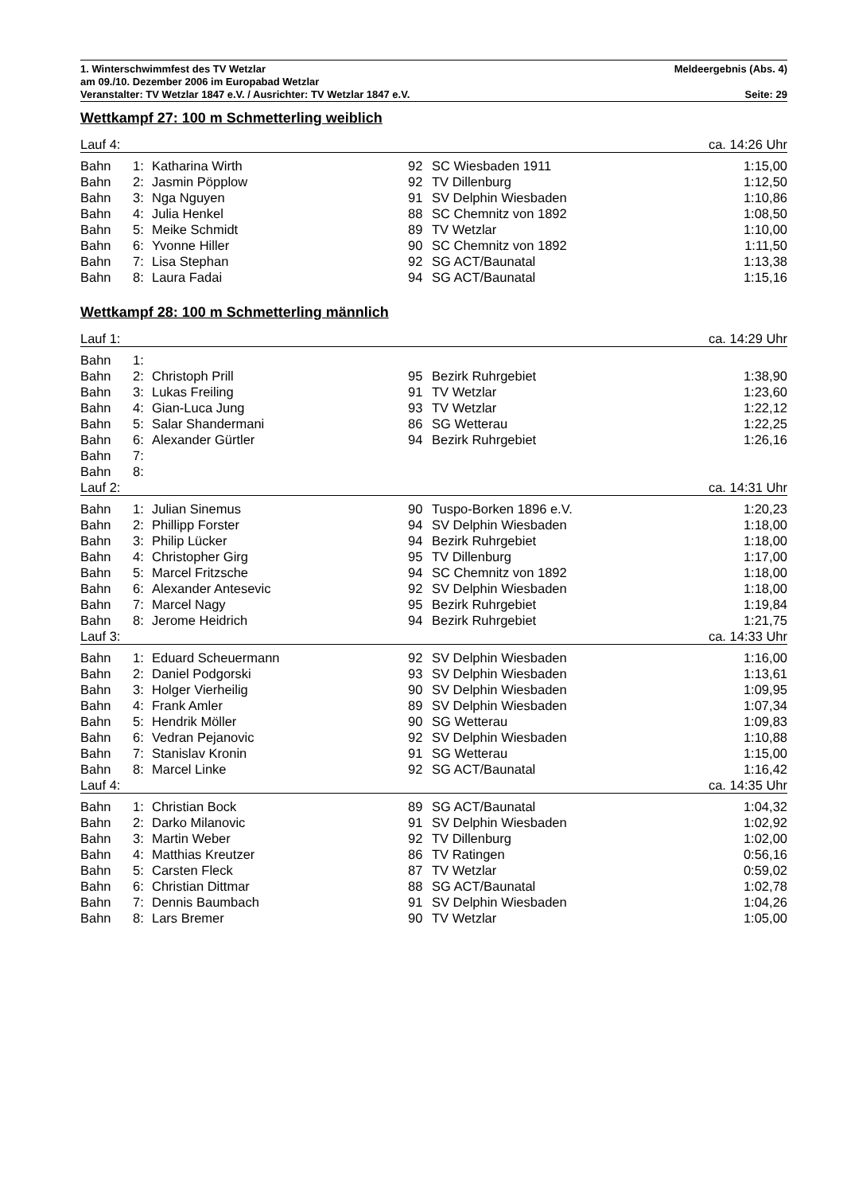1. Winterschwimmfest des TV Wetzlar Meldeergebnis (Abs. 4)
am 09./10. Dezember 2006 im Europabad Wetzlar
Veranstalter: TV Wetzlar 1847 e.V. / Ausrichter: TV Wetzlar 1847 e.V. Seite: 29
Wettkampf 27: 100 m Schmetterling weiblich
| Lauf 4: | | | | | ca. 14:26 Uhr |
| Bahn | 1: | Katharina Wirth | 92 | SC Wiesbaden 1911 | 1:15,00 |
| Bahn | 2: | Jasmin Pöpplow | 92 | TV Dillenburg | 1:12,50 |
| Bahn | 3: | Nga Nguyen | 91 | SV Delphin Wiesbaden | 1:10,86 |
| Bahn | 4: | Julia Henkel | 88 | SC Chemnitz von 1892 | 1:08,50 |
| Bahn | 5: | Meike Schmidt | 89 | TV Wetzlar | 1:10,00 |
| Bahn | 6: | Yvonne Hiller | 90 | SC Chemnitz von 1892 | 1:11,50 |
| Bahn | 7: | Lisa Stephan | 92 | SG ACT/Baunatal | 1:13,38 |
| Bahn | 8: | Laura Fadai | 94 | SG ACT/Baunatal | 1:15,16 |
Wettkampf 28: 100 m Schmetterling männlich
| Lauf 1: | | | | | ca. 14:29 Uhr |
| Bahn | 1: | | | | |
| Bahn | 2: | Christoph Prill | 95 | Bezirk Ruhrgebiet | 1:38,90 |
| Bahn | 3: | Lukas Freiling | 91 | TV Wetzlar | 1:23,60 |
| Bahn | 4: | Gian-Luca Jung | 93 | TV Wetzlar | 1:22,12 |
| Bahn | 5: | Salar Shandermani | 86 | SG Wetterau | 1:22,25 |
| Bahn | 6: | Alexander Gürtler | 94 | Bezirk Ruhrgebiet | 1:26,16 |
| Bahn | 7: | | | | |
| Bahn | 8: | | | | |
| Lauf 2: | | | | | ca. 14:31 Uhr |
| Bahn | 1: | Julian Sinemus | 90 | Tuspo-Borken 1896 e.V. | 1:20,23 |
| Bahn | 2: | Phillipp Forster | 94 | SV Delphin Wiesbaden | 1:18,00 |
| Bahn | 3: | Philip Lücker | 94 | Bezirk Ruhrgebiet | 1:18,00 |
| Bahn | 4: | Christopher Girg | 95 | TV Dillenburg | 1:17,00 |
| Bahn | 5: | Marcel Fritzsche | 94 | SC Chemnitz von 1892 | 1:18,00 |
| Bahn | 6: | Alexander Antesevic | 92 | SV Delphin Wiesbaden | 1:18,00 |
| Bahn | 7: | Marcel Nagy | 95 | Bezirk Ruhrgebiet | 1:19,84 |
| Bahn | 8: | Jerome Heidrich | 94 | Bezirk Ruhrgebiet | 1:21,75 |
| Lauf 3: | | | | | ca. 14:33 Uhr |
| Bahn | 1: | Eduard Scheuermann | 92 | SV Delphin Wiesbaden | 1:16,00 |
| Bahn | 2: | Daniel Podgorski | 93 | SV Delphin Wiesbaden | 1:13,61 |
| Bahn | 3: | Holger Vierheilig | 90 | SV Delphin Wiesbaden | 1:09,95 |
| Bahn | 4: | Frank Amler | 89 | SV Delphin Wiesbaden | 1:07,34 |
| Bahn | 5: | Hendrik Möller | 90 | SG Wetterau | 1:09,83 |
| Bahn | 6: | Vedran Pejanovic | 92 | SV Delphin Wiesbaden | 1:10,88 |
| Bahn | 7: | Stanislav Kronin | 91 | SG Wetterau | 1:15,00 |
| Bahn | 8: | Marcel Linke | 92 | SG ACT/Baunatal | 1:16,42 |
| Lauf 4: | | | | | ca. 14:35 Uhr |
| Bahn | 1: | Christian Bock | 89 | SG ACT/Baunatal | 1:04,32 |
| Bahn | 2: | Darko Milanovic | 91 | SV Delphin Wiesbaden | 1:02,92 |
| Bahn | 3: | Martin Weber | 92 | TV Dillenburg | 1:02,00 |
| Bahn | 4: | Matthias Kreutzer | 86 | TV Ratingen | 0:56,16 |
| Bahn | 5: | Carsten Fleck | 87 | TV Wetzlar | 0:59,02 |
| Bahn | 6: | Christian Dittmar | 88 | SG ACT/Baunatal | 1:02,78 |
| Bahn | 7: | Dennis Baumbach | 91 | SV Delphin Wiesbaden | 1:04,26 |
| Bahn | 8: | Lars Bremer | 90 | TV Wetzlar | 1:05,00 |